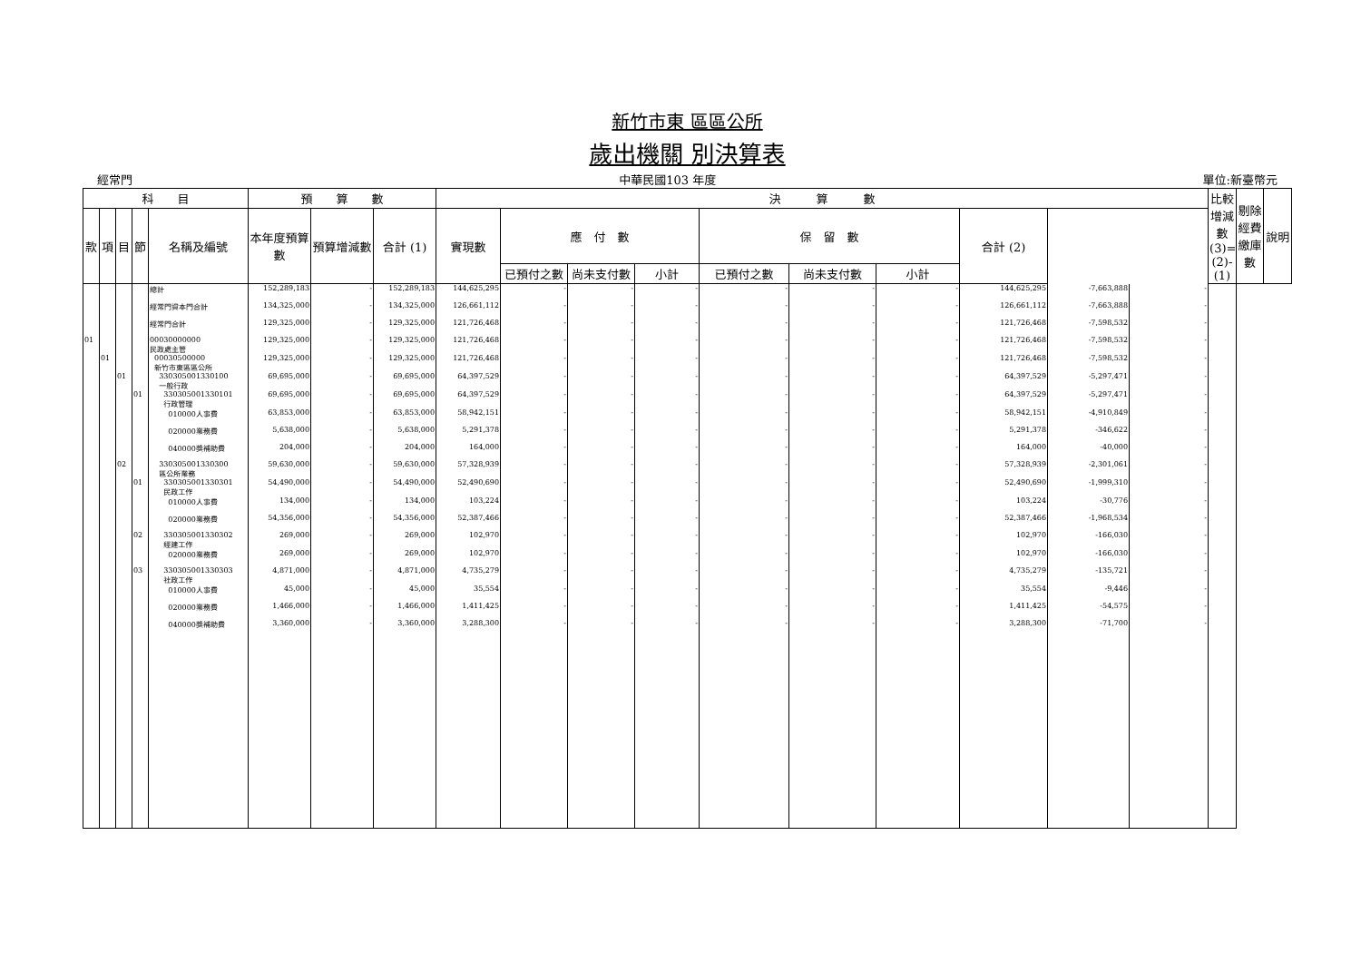新竹市東 區區公所
歲出機關 別決算表
經常門 中華民國103 年度 單位:新臺幣元
| 科 目 | | | | | 預 算 數 | | | 決 算 數 | | | | | | | | | | 比較增減數 (3)= (2)-(1) | 剔除經費繳庫數 | 說明 |
| --- | --- | --- | --- | --- | --- | --- | --- | --- | --- | --- | --- | --- | --- | --- | --- | --- | --- | --- | --- | --- |
| 款 | 項 | 目 | 節 | 名稱及編號 | 本年度預算數 | 預算增減數 | 合計 (1) | 實現數 | 應 付 數 | | | 保 留 數 | | | 合計 (2) | | | | | |
| | | | | | | | | | 已預付之數 | 尚未支付數 | 小計 | 已預付之數 | 尚未支付數 | 小計 | | | | | | |
| | | | | 總計 | 152,289,183 | - | 152,289,183 | 144,625,295 | - | - | - | - | - | - | 144,625,295 | -7,663,888 | - | | | |
| | | | | 經常門資本門合計 | 134,325,000 | - | 134,325,000 | 126,661,112 | - | - | - | - | - | - | 126,661,112 | -7,663,888 | - | | | |
| | | | | 經常門合計 | 129,325,000 | - | 129,325,000 | 121,726,468 | - | - | - | - | - | - | 121,726,468 | -7,598,532 | - | | | |
| 01 | | | | 00030000000 民政處主管 | 129,325,000 | - | 129,325,000 | 121,726,468 | - | - | - | - | - | - | 121,726,468 | -7,598,532 | - | | | |
| | 01 | | | 00030500000 新竹市東區區公所 | 129,325,000 | - | 129,325,000 | 121,726,468 | - | - | - | - | - | - | 121,726,468 | -7,598,532 | - | | | |
| | | 01 | | 330305001330100 一般行政 | 69,695,000 | - | 69,695,000 | 64,397,529 | - | - | - | - | - | - | 64,397,529 | -5,297,471 | - | | | |
| | | | 01 | 330305001330101 行政管理 | 69,695,000 | - | 69,695,000 | 64,397,529 | - | - | - | - | - | - | 64,397,529 | -5,297,471 | - | | | |
| | | | | 010000人事費 | 63,853,000 | - | 63,853,000 | 58,942,151 | - | - | - | - | - | - | 58,942,151 | -4,910,849 | - | | | |
| | | | | 020000業務費 | 5,638,000 | - | 5,638,000 | 5,291,378 | - | - | - | - | - | - | 5,291,378 | -346,622 | - | | | |
| | | | | 040000獎補助費 | 204,000 | - | 204,000 | 164,000 | - | - | - | - | - | - | 164,000 | -40,000 | - | | | |
| | | 02 | | 330305001330300 區公所業務 | 59,630,000 | - | 59,630,000 | 57,328,939 | - | - | - | - | - | - | 57,328,939 | -2,301,061 | - | | | |
| | | | 01 | 330305001330301 民政工作 | 54,490,000 | - | 54,490,000 | 52,490,690 | - | - | - | - | - | - | 52,490,690 | -1,999,310 | - | | | |
| | | | | 010000人事費 | 134,000 | - | 134,000 | 103,224 | - | - | - | - | - | - | 103,224 | -30,776 | - | | | |
| | | | | 020000業務費 | 54,356,000 | - | 54,356,000 | 52,387,466 | - | - | - | - | - | - | 52,387,466 | -1,968,534 | - | | | |
| | | | 02 | 330305001330302 經建工作 | 269,000 | - | 269,000 | 102,970 | - | - | - | - | - | - | 102,970 | -166,030 | - | | | |
| | | | | 020000業務費 | 269,000 | - | 269,000 | 102,970 | - | - | - | - | - | - | 102,970 | -166,030 | - | | | |
| | | | 03 | 330305001330303 社政工作 | 4,871,000 | - | 4,871,000 | 4,735,279 | - | - | - | - | - | - | 4,735,279 | -135,721 | - | | | |
| | | | | 010000人事費 | 45,000 | - | 45,000 | 35,554 | - | - | - | - | - | - | 35,554 | -9,446 | - | | | |
| | | | | 020000業務費 | 1,466,000 | - | 1,466,000 | 1,411,425 | - | - | - | - | - | - | 1,411,425 | -54,575 | - | | | |
| | | | | 040000獎補助費 | 3,360,000 | - | 3,360,000 | 3,288,300 | - | - | - | - | - | - | 3,288,300 | -71,700 | - | | | |